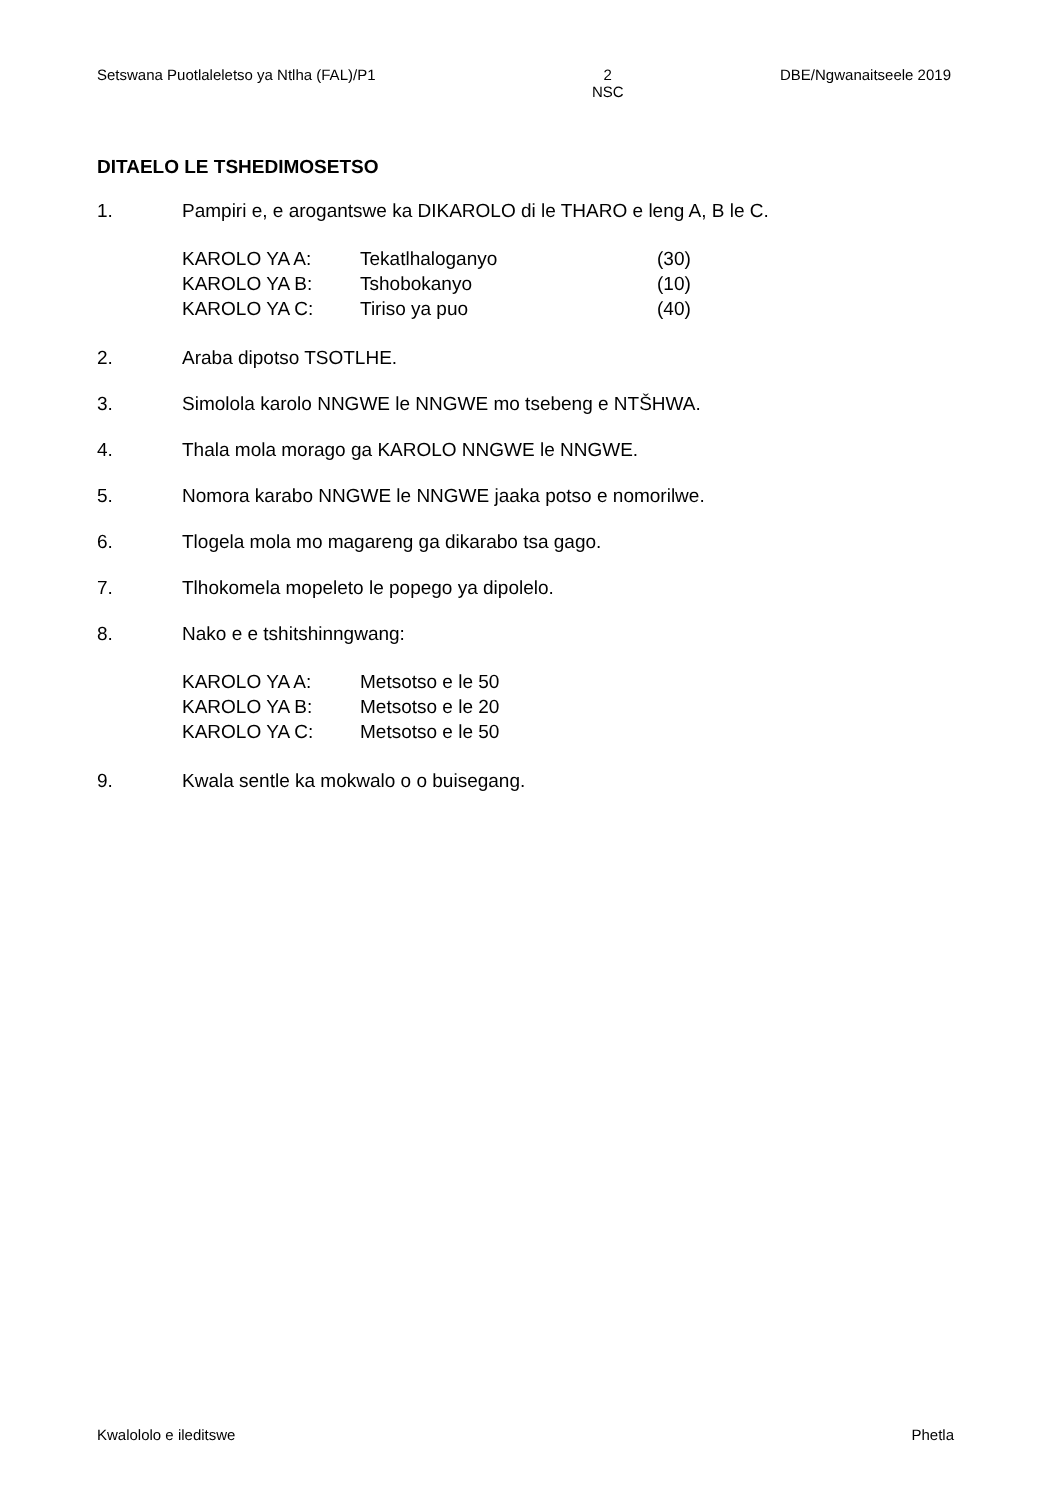Setswana Puotlaleletso ya Ntlha (FAL)/P1 2
NSC DBE/Ngwanaitseele 2019
DITAELO LE TSHEDIMOSETSO
1. Pampiri e, e arogantswe ka DIKAROLO di le THARO e leng A, B le C.
| KAROLO YA A: | Tekatlhaloganyo | (30) |
| KAROLO YA B: | Tshobokanyo | (10) |
| KAROLO YA C: | Tiriso ya puo | (40) |
2. Araba dipotso TSOTLHE.
3. Simolola karolo NNGWE le NNGWE mo tsebeng e NTŠHWA.
4. Thala mola morago ga KAROLO NNGWE le NNGWE.
5. Nomora karabo NNGWE le NNGWE jaaka potso e nomorilwe.
6. Tlogela mola mo magareng ga dikarabo tsa gago.
7. Tlhokomela mopeleto le popego ya dipolelo.
8. Nako e e tshitshinngwang:
| KAROLO YA A: | Metsotso e le 50 |
| KAROLO YA B: | Metsotso e le 20 |
| KAROLO YA C: | Metsotso e le 50 |
9. Kwala sentle ka mokwalo o o buisegang.
Kwalololo e ileditswe Phetla